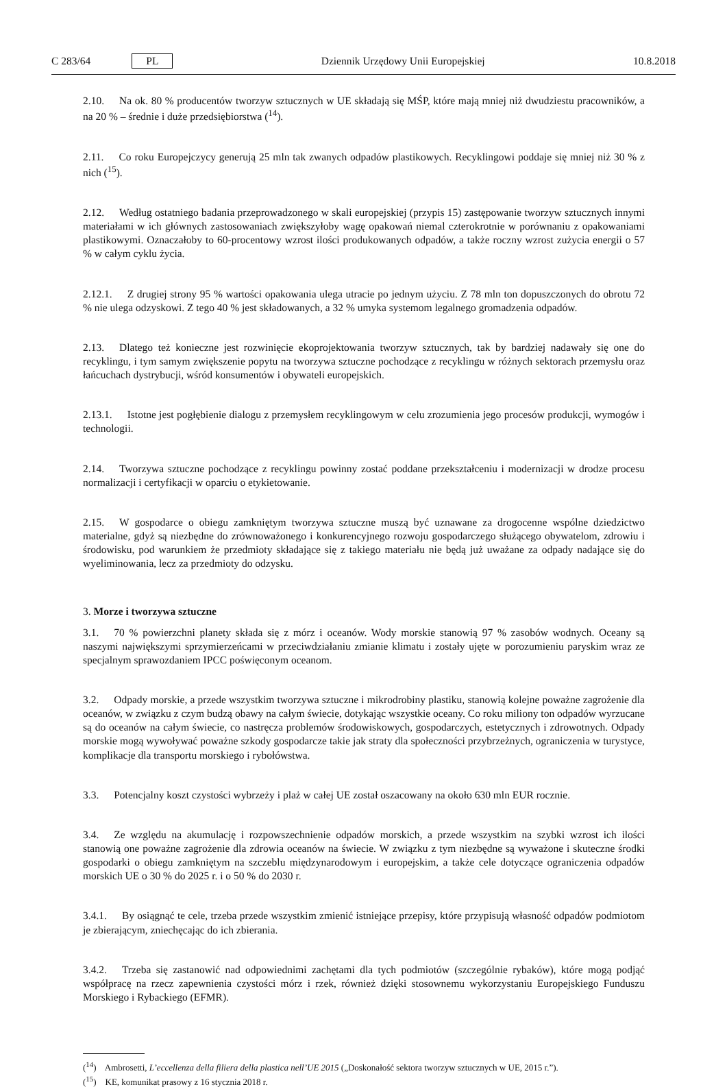C 283/64 PL
Dziennik Urzędowy Unii Europejskiej 10.8.2018
2.10. Na ok. 80 % producentów tworzyw sztucznych w UE składają się MŚP, które mają mniej niż dwudziestu pracowników, a na 20 % – średnie i duże przedsiębiorstwa (<sup>14</sup>).
2.11. Co roku Europejczycy generują 25 mln tak zwanych odpadów plastikowych. Recyklingowi poddaje się mniej niż 30 % z nich (<sup>15</sup>).
2.12. Według ostatniego badania przeprowadzonego w skali europejskiej (przypis 15) zastępowanie tworzyw sztucznych innymi materiałami w ich głównych zastosowaniach zwiększyłoby wagę opakowań niemal czterokrotnie w porównaniu z opakowaniami plastikowymi. Oznaczałoby to 60-procentowy wzrost ilości produkowanych odpadów, a także roczny wzrost zużycia energii o 57 % w całym cyklu życia.
2.12.1. Z drugiej strony 95 % wartości opakowania ulega utracie po jednym użyciu. Z 78 mln ton dopuszczonych do obrotu 72 % nie ulega odzyskowi. Z tego 40 % jest składowanych, a 32 % umyka systemom legalnego gromadzenia odpadów.
2.13. Dlatego też konieczne jest rozwinięcie ekoprojektowania tworzyw sztucznych, tak by bardziej nadawały się one do recyklingu, i tym samym zwiększenie popytu na tworzywa sztuczne pochodzące z recyklingu w różnych sektorach przemysłu oraz łańcuchach dystrybucji, wśród konsumentów i obywateli europejskich.
2.13.1. Istotne jest pogłębienie dialogu z przemysłem recyklingowym w celu zrozumienia jego procesów produkcji, wymogów i technologii.
2.14. Tworzywa sztuczne pochodzące z recyklingu powinny zostać poddane przekształceniu i modernizacji w drodze procesu normalizacji i certyfikacji w oparciu o etykietowanie.
2.15. W gospodarce o obiegu zamkniętym tworzywa sztuczne muszą być uznawane za drogocenne wspólne dziedzictwo materialne, gdyż są niezbędne do zrównoważonego i konkurencyjnego rozwoju gospodarczego służącego obywatelom, zdrowiu i środowisku, pod warunkiem że przedmioty składające się z takiego materiału nie będą już uważane za odpady nadające się do wyeliminowania, lecz za przedmioty do odzysku.
3. Morze i tworzywa sztuczne
3.1. 70 % powierzchni planety składa się z mórz i oceanów. Wody morskie stanowią 97 % zasobów wodnych. Oceany są naszymi największymi sprzymierzeńcami w przeciwdziałaniu zmianie klimatu i zostały ujęte w porozumieniu paryskim wraz ze specjalnym sprawozdaniem IPCC poświęconym oceanom.
3.2. Odpady morskie, a przede wszystkim tworzywa sztuczne i mikrodrobiny plastiku, stanowią kolejne poważne zagrożenie dla oceanów, w związku z czym budzą obawy na całym świecie, dotykając wszystkie oceany. Co roku miliony ton odpadów wyrzucane są do oceanów na całym świecie, co nastręcza problemów środowiskowych, gospodarczych, estetycznych i zdrowotnych. Odpady morskie mogą wywoływać poważne szkody gospodarcze takie jak straty dla społeczności przybrzeżnych, ograniczenia w turystyce, komplikacje dla transportu morskiego i rybołówstwa.
3.3. Potencjalny koszt czystości wybrzeży i plaż w całej UE został oszacowany na około 630 mln EUR rocznie.
3.4. Ze względu na akumulację i rozpowszechnienie odpadów morskich, a przede wszystkim na szybki wzrost ich ilości stanowią one poważne zagrożenie dla zdrowia oceanów na świecie. W związku z tym niezbędne są wyważone i skuteczne środki gospodarki o obiegu zamkniętym na szczeblu międzynarodowym i europejskim, a także cele dotyczące ograniczenia odpadów morskich UE o 30 % do 2025 r. i o 50 % do 2030 r.
3.4.1. By osiągnąć te cele, trzeba przede wszystkim zmienić istniejące przepisy, które przypisują własność odpadów podmiotom je zbierającym, zniechęcając do ich zbierania.
3.4.2. Trzeba się zastanowić nad odpowiednimi zachętami dla tych podmiotów (szczególnie rybaków), które mogą podjąć współpracę na rzecz zapewnienia czystości mórz i rzek, również dzięki stosownemu wykorzystaniu Europejskiego Funduszu Morskiego i Rybackiego (EFMR).
(<sup>14</sup>) Ambrosetti, L’eccellenza della filiera della plastica nell’UE 2015 („Doskonałość sektora tworzyw sztucznych w UE, 2015 r.”).
(<sup>15</sup>) KE, komunikat prasowy z 16 stycznia 2018 r.